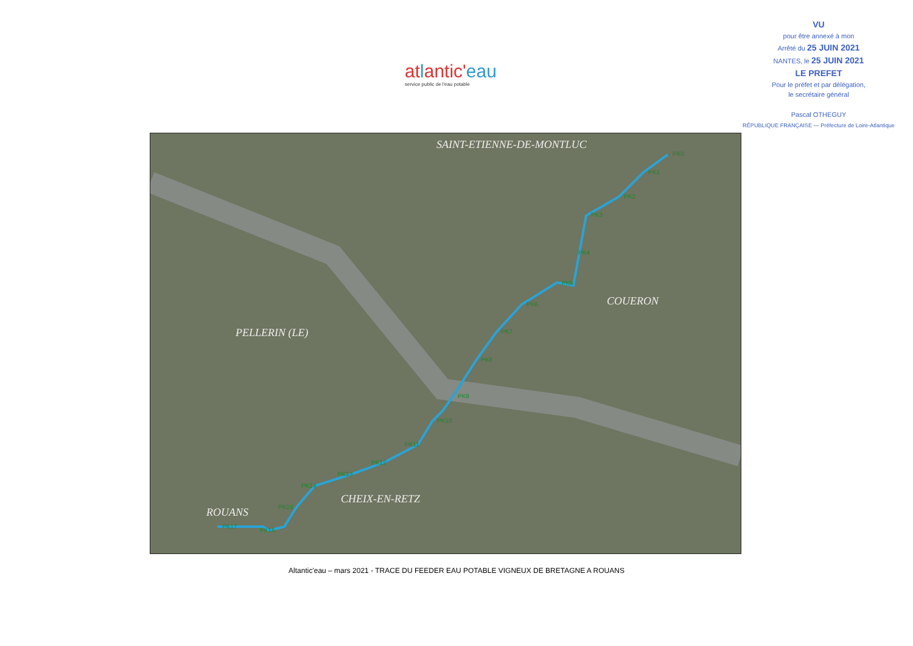atlantic'eau
service public de l'eau potable
VU
pour être annexé à mon
Arrêté du 25 JUIN 2021
NANTES, le 25 JUIN 2021
LE PREFET
Pour le préfet et par délégation,
le secrétaire général
Pascal OTHEGUY
RÉPUBLIQUE FRANÇAISE — Préfecture de Loire-Atlantique
SAINT-ETIENNE-DE-MONTLUC
COUERON
PELLERIN (LE)
CHEIX-EN-RETZ
ROUANS
PK0
PK1
PK2
PK3
PK4
PK5
PK6
PK7
PK8
PK9
PK10
PK11
PK12
PK13
PK14
PK15
PK16
PK17
Altantic'eau – mars 2021 - TRACE DU FEEDER EAU POTABLE VIGNEUX DE BRETAGNE A ROUANS